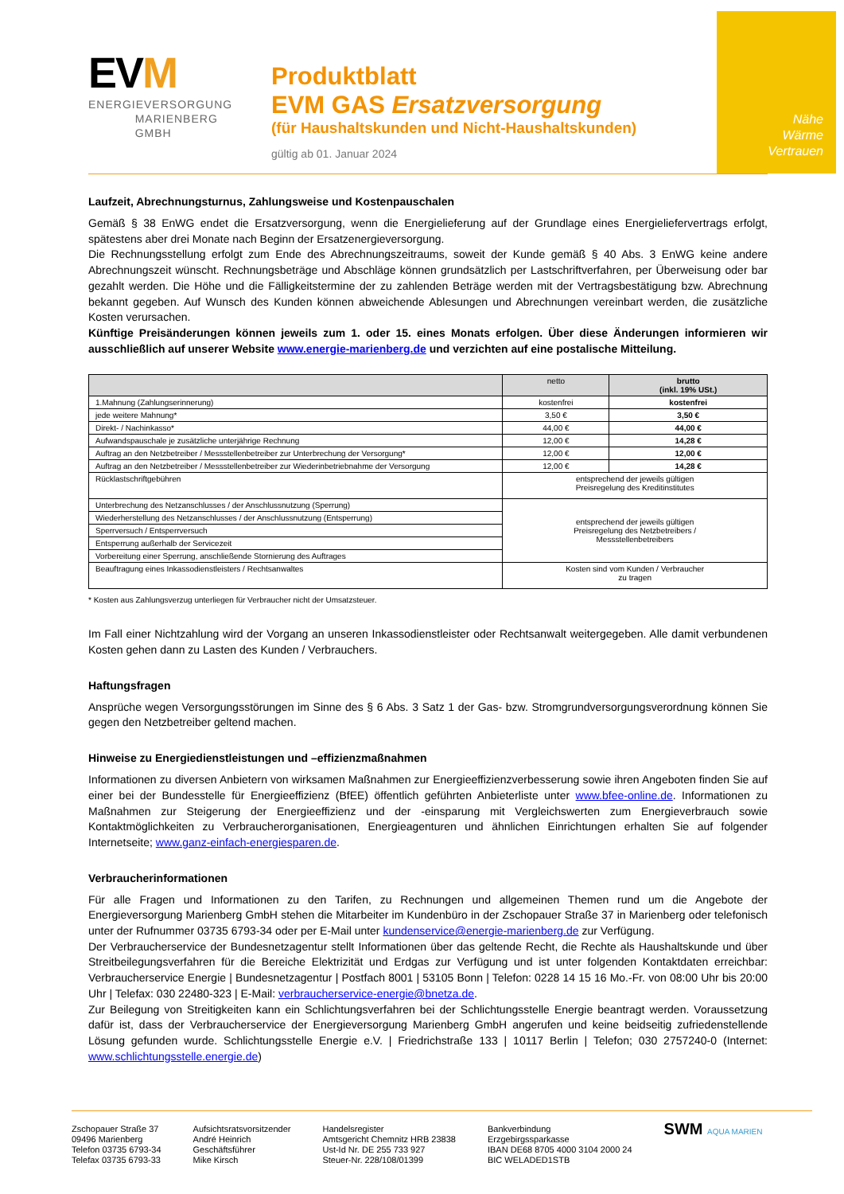Nähe
Wärme
Vertrauen
EVM
ENERGIEVERSORGUNG
MARIENBERG
GMBH
Produktblatt
EVM GAS Ersatzversorgung
(für Haushaltskunden und Nicht-Haushaltskunden)
gültig ab 01. Januar 2024
Laufzeit, Abrechnungsturnus, Zahlungsweise und Kostenpauschalen
Gemäß § 38 EnWG endet die Ersatzversorgung, wenn die Energielieferung auf der Grundlage eines Energieliefervertrags erfolgt, spätestens aber drei Monate nach Beginn der Ersatzenergieversorgung.
Die Rechnungsstellung erfolgt zum Ende des Abrechnungszeitraums, soweit der Kunde gemäß § 40 Abs. 3 EnWG keine andere Abrechnungszeit wünscht. Rechnungsbeträge und Abschläge können grundsätzlich per Lastschriftverfahren, per Überweisung oder bar gezahlt werden. Die Höhe und die Fälligkeitstermine der zu zahlenden Beträge werden mit der Vertragsbestätigung bzw. Abrechnung bekannt gegeben. Auf Wunsch des Kunden können abweichende Ablesungen und Abrechnungen vereinbart werden, die zusätzliche Kosten verursachen.
Künftige Preisänderungen können jeweils zum 1. oder 15. eines Monats erfolgen. Über diese Änderungen informieren wir ausschließlich auf unserer Website www.energie-marienberg.de und verzichten auf eine postalische Mitteilung.
| | netto | brutto (inkl. 19% USt.) |
| --- | --- | --- |
| 1.Mahnung (Zahlungserinnerung) | kostenfrei | kostenfrei |
| jede weitere Mahnung* | 3,50 € | 3,50 € |
| Direkt- / Nachinkasso* | 44,00 € | 44,00 € |
| Aufwandspauschale je zusätzliche unterjährige Rechnung | 12,00 € | 14,28 € |
| Auftrag an den Netzbetreiber / Messstellenbetreiber zur Unterbrechung der Versorgung* | 12,00 € | 12,00 € |
| Auftrag an den Netzbetreiber / Messstellenbetreiber zur Wiederinbetriebnahme der Versorgung | 12,00 € | 14,28 € |
| Rücklastschriftgebühren | entsprechend der jeweils gültigen Preisregelung des Kreditinstitutes | |
| Unterbrechung des Netzanschlusses / der Anschlussnutzung (Sperrung) | entsprechend der jeweils gültigen Preisregelung des Netzbetreibers / Messstellenbetreibers | |
| Wiederherstellung des Netzanschlusses / der Anschlussnutzung (Entsperrung) | | |
| Sperrversuch / Entsperrversuch | | |
| Entsperrung außerhalb der Servicezeit | | |
| Vorbereitung einer Sperrung, anschließende Stornierung des Auftrages | | |
| Beauftragung eines Inkassodienstleisters / Rechtsanwaltes | Kosten sind vom Kunden / Verbraucher zu tragen | |
* Kosten aus Zahlungsverzug unterliegen für Verbraucher nicht der Umsatzsteuer.
Im Fall einer Nichtzahlung wird der Vorgang an unseren Inkassodienstleister oder Rechtsanwalt weitergegeben. Alle damit verbundenen Kosten gehen dann zu Lasten des Kunden / Verbrauchers.
Haftungsfragen
Ansprüche wegen Versorgungsstörungen im Sinne des § 6 Abs. 3 Satz 1 der Gas- bzw. Stromgrundversorgungsverordnung können Sie gegen den Netzbetreiber geltend machen.
Hinweise zu Energiedienstleistungen und –effizienzmaßnahmen
Informationen zu diversen Anbietern von wirksamen Maßnahmen zur Energieeffizienzverbesserung sowie ihren Angeboten finden Sie auf einer bei der Bundesstelle für Energieeffizienz (BfEE) öffentlich geführten Anbieterliste unter www.bfee-online.de. Informationen zu Maßnahmen zur Steigerung der Energieeffizienz und der -einsparung mit Vergleichswerten zum Energieverbrauch sowie Kontaktmöglichkeiten zu Verbraucherorganisationen, Energieagenturen und ähnlichen Einrichtungen erhalten Sie auf folgender Internetseite; www.ganz-einfach-energiesparen.de.
Verbraucherinformationen
Für alle Fragen und Informationen zu den Tarifen, zu Rechnungen und allgemeinen Themen rund um die Angebote der Energieversorgung Marienberg GmbH stehen die Mitarbeiter im Kundenbüro in der Zschopauer Straße 37 in Marienberg oder telefonisch unter der Rufnummer 03735 6793-34 oder per E-Mail unter kundenservice@energie-marienberg.de zur Verfügung.
Der Verbraucherservice der Bundesnetzagentur stellt Informationen über das geltende Recht, die Rechte als Haushaltskunde und über Streitbeilegungsverfahren für die Bereiche Elektrizität und Erdgas zur Verfügung und ist unter folgenden Kontaktdaten erreichbar: Verbraucherservice Energie | Bundesnetzagentur | Postfach 8001 | 53105 Bonn | Telefon: 0228 14 15 16 Mo.-Fr. von 08:00 Uhr bis 20:00 Uhr | Telefax: 030 22480-323 | E-Mail: verbraucherservice-energie@bnetza.de.
Zur Beilegung von Streitigkeiten kann ein Schlichtungsverfahren bei der Schlichtungsstelle Energie beantragt werden. Voraussetzung dafür ist, dass der Verbraucherservice der Energieversorgung Marienberg GmbH angerufen und keine beidseitig zufriedenstellende Lösung gefunden wurde. Schlichtungsstelle Energie e.V. | Friedrichstraße 133 | 10117 Berlin | Telefon; 030 2757240-0 (Internet: www.schlichtungsstelle.energie.de)
Zschopauer Straße 37
09496 Marienberg
Telefon 03735 6793-34
Telefax 03735 6793-33
Aufsichtsratsvorsitzender
André Heinrich
Geschäftsführer
Mike Kirsch
Handelsregister
Amtsgericht Chemnitz HRB 23838
Ust-Id Nr. DE 255 733 927
Steuer-Nr. 228/108/01399
Bankverbindung
Erzgebirgssparkasse
IBAN DE68 8705 4000 3104 2000 24
BIC WELADED1STB
SWM AQUA MARIEN